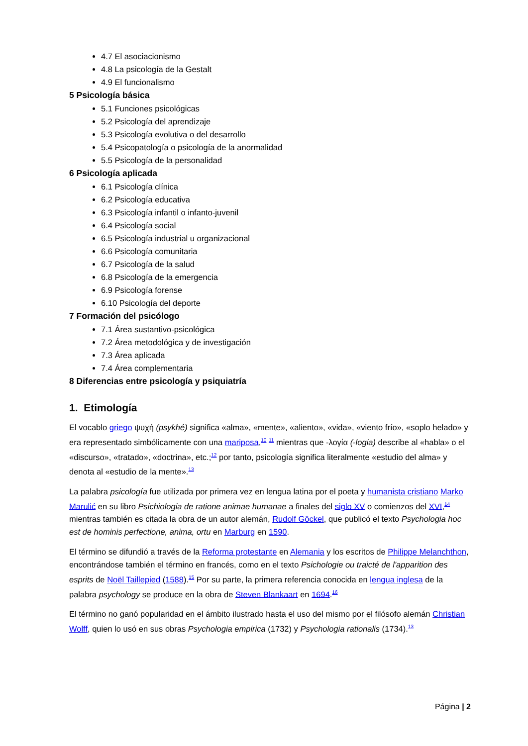4.7 El asociacionismo
4.8 La psicología de la Gestalt
4.9 El funcionalismo
5 Psicología básica
5.1 Funciones psicológicas
5.2 Psicología del aprendizaje
5.3 Psicología evolutiva o del desarrollo
5.4 Psicopatología o psicología de la anormalidad
5.5 Psicología de la personalidad
6 Psicología aplicada
6.1 Psicología clínica
6.2 Psicología educativa
6.3 Psicología infantil o infanto-juvenil
6.4 Psicología social
6.5 Psicología industrial u organizacional
6.6 Psicología comunitaria
6.7 Psicología de la salud
6.8 Psicología de la emergencia
6.9 Psicología forense
6.10 Psicología del deporte
7 Formación del psicólogo
7.1 Área sustantivo-psicológica
7.2 Área metodológica y de investigación
7.3 Área aplicada
7.4 Área complementaria
8 Diferencias entre psicología y psiquiatría
1. Etimología
El vocablo griego ψυχή (psykhé) significa «alma», «mente», «aliento», «vida», «viento frío», «soplo helado» y era representado simbólicamente con una mariposa,<sup>10</sup> <sup>11</sup> mientras que -λογία (-logia) describe al «habla» o el «discurso», «tratado», «doctrina», etc.;<sup>12</sup> por tanto, psicología significa literalmente «estudio del alma» y denota al «estudio de la mente».<sup>13</sup>
La palabra psicología fue utilizada por primera vez en lengua latina por el poeta y humanista cristiano Marko Marulić en su libro Psichiologia de ratione animae humanae a finales del siglo XV o comienzos del XVI,<sup>14</sup> mientras también es citada la obra de un autor alemán, Rudolf Göckel, que publicó el texto Psychologia hoc est de hominis perfectione, anima, ortu en Marburg en 1590.
El término se difundió a través de la Reforma protestante en Alemania y los escritos de Philippe Melanchthon, encontrándose también el término en francés, como en el texto Psichologie ou traicté de l'apparition des esprits de Noël Taillepied (1588).<sup>15</sup> Por su parte, la primera referencia conocida en lengua inglesa de la palabra psychology se produce en la obra de Steven Blankaart en 1694.<sup>16</sup>
El término no ganó popularidad en el ámbito ilustrado hasta el uso del mismo por el filósofo alemán Christian Wolff, quien lo usó en sus obras Psychologia empirica (1732) y Psychologia rationalis (1734).<sup>13</sup>
Página | 2